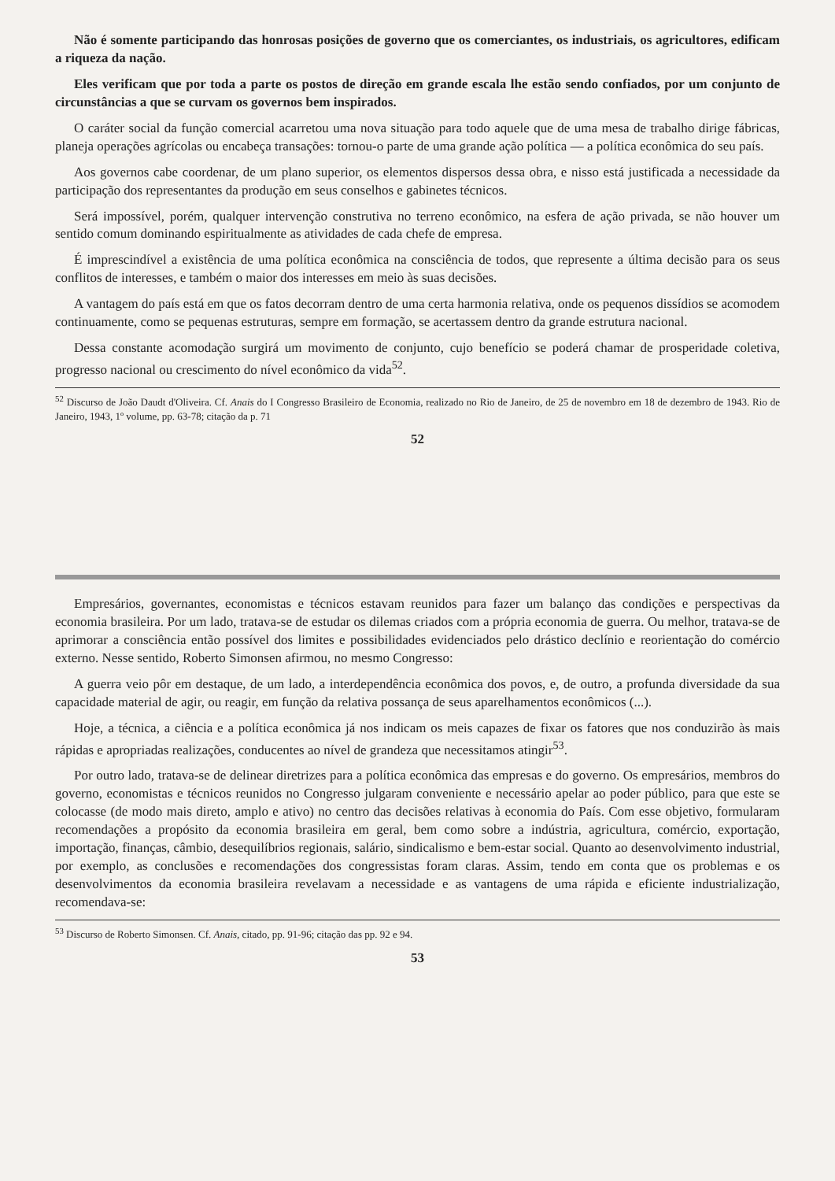Não é somente participando das honrosas posições de governo que os comerciantes, os industriais, os agricultores, edificam a riqueza da nação.
Eles verificam que por toda a parte os postos de direção em grande escala lhe estão sendo confiados, por um conjunto de circunstâncias a que se curvam os governos bem inspirados.
O caráter social da função comercial acarretou uma nova situação para todo aquele que de uma mesa de trabalho dirige fábricas, planeja operações agrícolas ou encabeça transações: tornou-o parte de uma grande ação política — a política econômica do seu país.
Aos governos cabe coordenar, de um plano superior, os elementos dispersos dessa obra, e nisso está justificada a necessidade da participação dos representantes da produção em seus conselhos e gabinetes técnicos.
Será impossível, porém, qualquer intervenção construtiva no terreno econômico, na esfera de ação privada, se não houver um sentido comum dominando espiritualmente as atividades de cada chefe de empresa.
É imprescindível a existência de uma política econômica na consciência de todos, que represente a última decisão para os seus conflitos de interesses, e também o maior dos interesses em meio às suas decisões.
A vantagem do país está em que os fatos decorram dentro de uma certa harmonia relativa, onde os pequenos dissídios se acomodem continuamente, como se pequenas estruturas, sempre em formação, se acertassem dentro da grande estrutura nacional.
Dessa constante acomodação surgirá um movimento de conjunto, cujo benefício se poderá chamar de prosperidade coletiva, progresso nacional ou crescimento do nível econômico da vida<sup>52</sup>.
<sup>52</sup> Discurso de João Daudt d'Oliveira. Cf. Anais do I Congresso Brasileiro de Economia, realizado no Rio de Janeiro, de 25 de novembro em 18 de dezembro de 1943. Rio de Janeiro, 1943, 1º volume, pp. 63-78; citação da p. 71
52
Empresários, governantes, economistas e técnicos estavam reunidos para fazer um balanço das condições e perspectivas da economia brasileira. Por um lado, tratava-se de estudar os dilemas criados com a própria economia de guerra. Ou melhor, tratava-se de aprimorar a consciência então possível dos limites e possibilidades evidenciados pelo drástico declínio e reorientação do comércio externo. Nesse sentido, Roberto Simonsen afirmou, no mesmo Congresso:
A guerra veio pôr em destaque, de um lado, a interdependência econômica dos povos, e, de outro, a profunda diversidade da sua capacidade material de agir, ou reagir, em função da relativa possança de seus aparelhamentos econômicos (...).
Hoje, a técnica, a ciência e a política econômica já nos indicam os meis capazes de fixar os fatores que nos conduzirão às mais rápidas e apropriadas realizações, conducentes ao nível de grandeza que necessitamos atingir<sup>53</sup>.
Por outro lado, tratava-se de delinear diretrizes para a política econômica das empresas e do governo. Os empresários, membros do governo, economistas e técnicos reunidos no Congresso julgaram conveniente e necessário apelar ao poder público, para que este se colocasse (de modo mais direto, amplo e ativo) no centro das decisões relativas à economia do País. Com esse objetivo, formularam recomendações a propósito da economia brasileira em geral, bem como sobre a indústria, agricultura, comércio, exportação, importação, finanças, câmbio, desequilíbrios regionais, salário, sindicalismo e bem-estar social. Quanto ao desenvolvimento industrial, por exemplo, as conclusões e recomendações dos congressistas foram claras. Assim, tendo em conta que os problemas e os desenvolvimentos da economia brasileira revelavam a necessidade e as vantagens de uma rápida e eficiente industrialização, recomendava-se:
<sup>53</sup> Discurso de Roberto Simonsen. Cf. Anais, citado, pp. 91-96; citação das pp. 92 e 94.
53